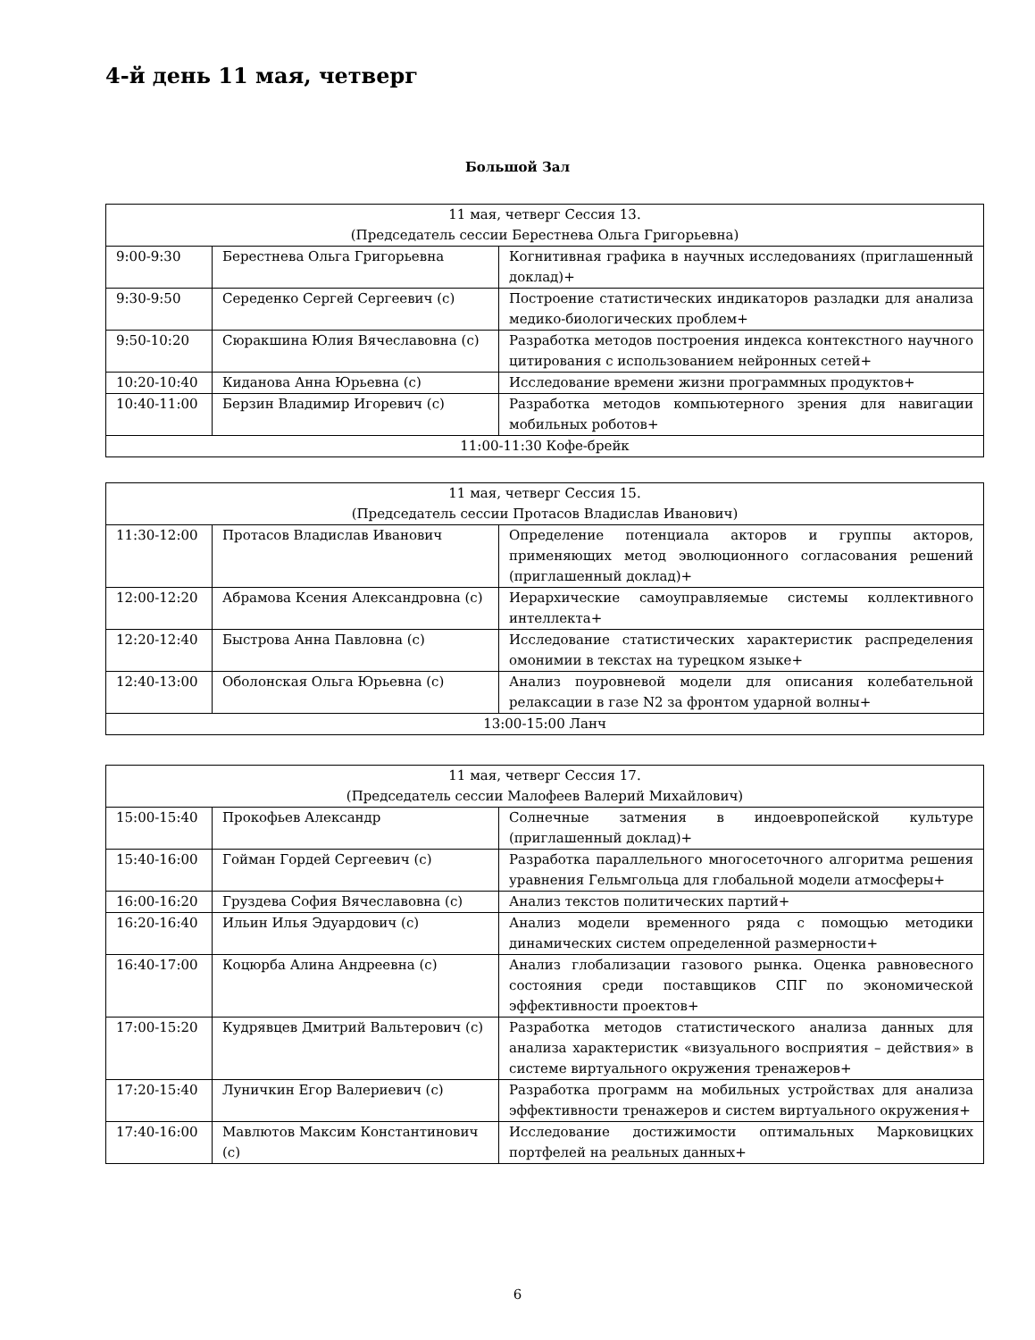4-й день 11 мая, четверг
Большой Зал
| 11 мая, четверг Сессия 13. (Председатель сессии Берестнева Ольга Григорьевна) | | |
| 9:00-9:30 | Берестнева Ольга Григорьевна | Когнитивная графика в научных исследованиях (приглашенный доклад)+ |
| 9:30-9:50 | Середенко Сергей Сергеевич (с) | Построение статистических индикаторов разладки для анализа медико-биологических проблем+ |
| 9:50-10:20 | Сюракшина Юлия Вячеславовна (с) | Разработка методов построения индекса контекстного научного цитирования с использованием нейронных сетей+ |
| 10:20-10:40 | Киданова Анна Юрьевна (с) | Исследование времени жизни программных продуктов+ |
| 10:40-11:00 | Берзин Владимир Игоревич (с) | Разработка методов компьютерного зрения для навигации мобильных роботов+ |
| 11:00-11:30 Кофе-брейк | | |
| 11 мая, четверг Сессия 15. (Председатель сессии Протасов Владислав Иванович) | | |
| 11:30-12:00 | Протасов Владислав Иванович | Определение потенциала акторов и группы акторов, применяющих метод эволюционного согласования решений (приглашенный доклад)+ |
| 12:00-12:20 | Абрамова Ксения Александровна (с) | Иерархические самоуправляемые системы коллективного интеллекта+ |
| 12:20-12:40 | Быстрова Анна Павловна (с) | Исследование статистических характеристик распределения омонимии в текстах на турецком языке+ |
| 12:40-13:00 | Оболонская Ольга Юрьевна (с) | Анализ поуровневой модели для описания колебательной релаксации в газе N2 за фронтом ударной волны+ |
| 13:00-15:00 Ланч | | |
| 11 мая, четверг Сессия 17. (Председатель сессии Малофеев Валерий Михайлович) | | |
| 15:00-15:40 | Прокофьев Александр | Солнечные затмения в индоевропейской культуре (приглашенный доклад)+ |
| 15:40-16:00 | Гойман Гордей Сергеевич (с) | Разработка параллельного многосеточного алгоритма решения уравнения Гельмгольца для глобальной модели атмосферы+ |
| 16:00-16:20 | Груздева София Вячеславовна (с) | Анализ текстов политических партий+ |
| 16:20-16:40 | Ильин Илья Эдуардович (с) | Анализ модели временного ряда с помощью методики динамических систем определенной размерности+ |
| 16:40-17:00 | Коцюрба Алина Андреевна (с) | Анализ глобализации газового рынка. Оценка равновесного состояния среди поставщиков СПГ по экономической эффективности проектов+ |
| 17:00-15:20 | Кудрявцев Дмитрий Вальтерович (с) | Разработка методов статистического анализа данных для анализа характеристик «визуального восприятия – действия» в системе виртуального окружения тренажеров+ |
| 17:20-15:40 | Луничкин Егор Валериевич (с) | Разработка программ на мобильных устройствах для анализа эффективности тренажеров и систем виртуального окружения+ |
| 17:40-16:00 | Мавлютов Максим Константинович (с) | Исследование достижимости оптимальных Марковицких портфелей на реальных данных+ |
6